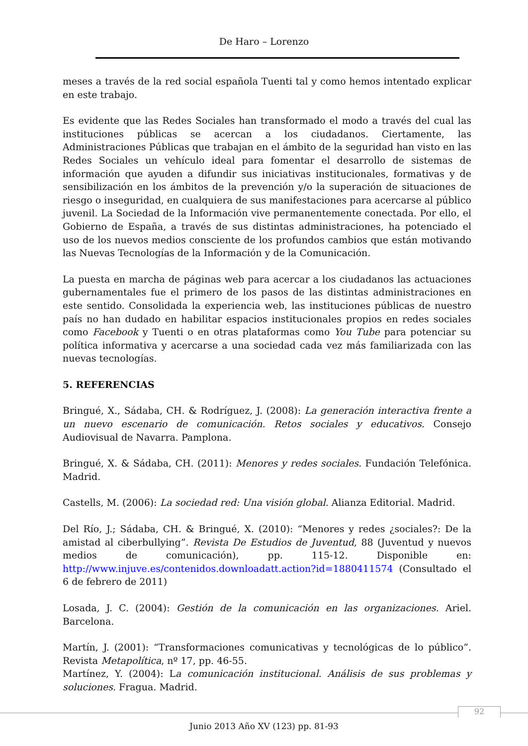De Haro – Lorenzo
meses a través de la red social española Tuenti tal y como hemos intentado explicar en este trabajo.
Es evidente que las Redes Sociales han transformado el modo a través del cual las instituciones públicas se acercan a los ciudadanos. Ciertamente, las Administraciones Públicas que trabajan en el ámbito de la seguridad han visto en las Redes Sociales un vehículo ideal para fomentar el desarrollo de sistemas de información que ayuden a difundir sus iniciativas institucionales, formativas y de sensibilización en los ámbitos de la prevención y/o la superación de situaciones de riesgo o inseguridad, en cualquiera de sus manifestaciones para acercarse al público juvenil. La Sociedad de la Información vive permanentemente conectada. Por ello, el Gobierno de España, a través de sus distintas administraciones, ha potenciado el uso de los nuevos medios consciente de los profundos cambios que están motivando las Nuevas Tecnologías de la Información y de la Comunicación.
La puesta en marcha de páginas web para acercar a los ciudadanos las actuaciones gubernamentales fue el primero de los pasos de las distintas administraciones en este sentido. Consolidada la experiencia web, las instituciones públicas de nuestro país no han dudado en habilitar espacios institucionales propios en redes sociales como Facebook y Tuenti o en otras plataformas como You Tube para potenciar su política informativa y acercarse a una sociedad cada vez más familiarizada con las nuevas tecnologías.
5. REFERENCIAS
Bringué, X., Sádaba, CH. & Rodríguez, J. (2008): La generación interactiva frente a un nuevo escenario de comunicación. Retos sociales y educativos. Consejo Audiovisual de Navarra. Pamplona.
Bringué, X. & Sádaba, CH. (2011): Menores y redes sociales. Fundación Telefónica. Madrid.
Castells, M. (2006): La sociedad red: Una visión global. Alianza Editorial. Madrid.
Del Río, J.; Sádaba, CH. & Bringué, X. (2010): “Menores y redes ¿sociales?: De la amistad al ciberbullying”. Revista De Estudios de Juventud, 88 (Juventud y nuevos medios de comunicación), pp. 115-12. Disponible en: http://www.injuve.es/contenidos.downloadatt.action?id=1880411574 (Consultado el 6 de febrero de 2011)
Losada, J. C. (2004): Gestión de la comunicación en las organizaciones. Ariel. Barcelona.
Martín, J. (2001): “Transformaciones comunicativas y tecnológicas de lo público”. Revista Metapolítica, nº 17, pp. 46-55.
Martínez, Y. (2004): La comunicación institucional. Análisis de sus problemas y soluciones. Fragua. Madrid.
92
Junio 2013 Año XV (123) pp. 81-93